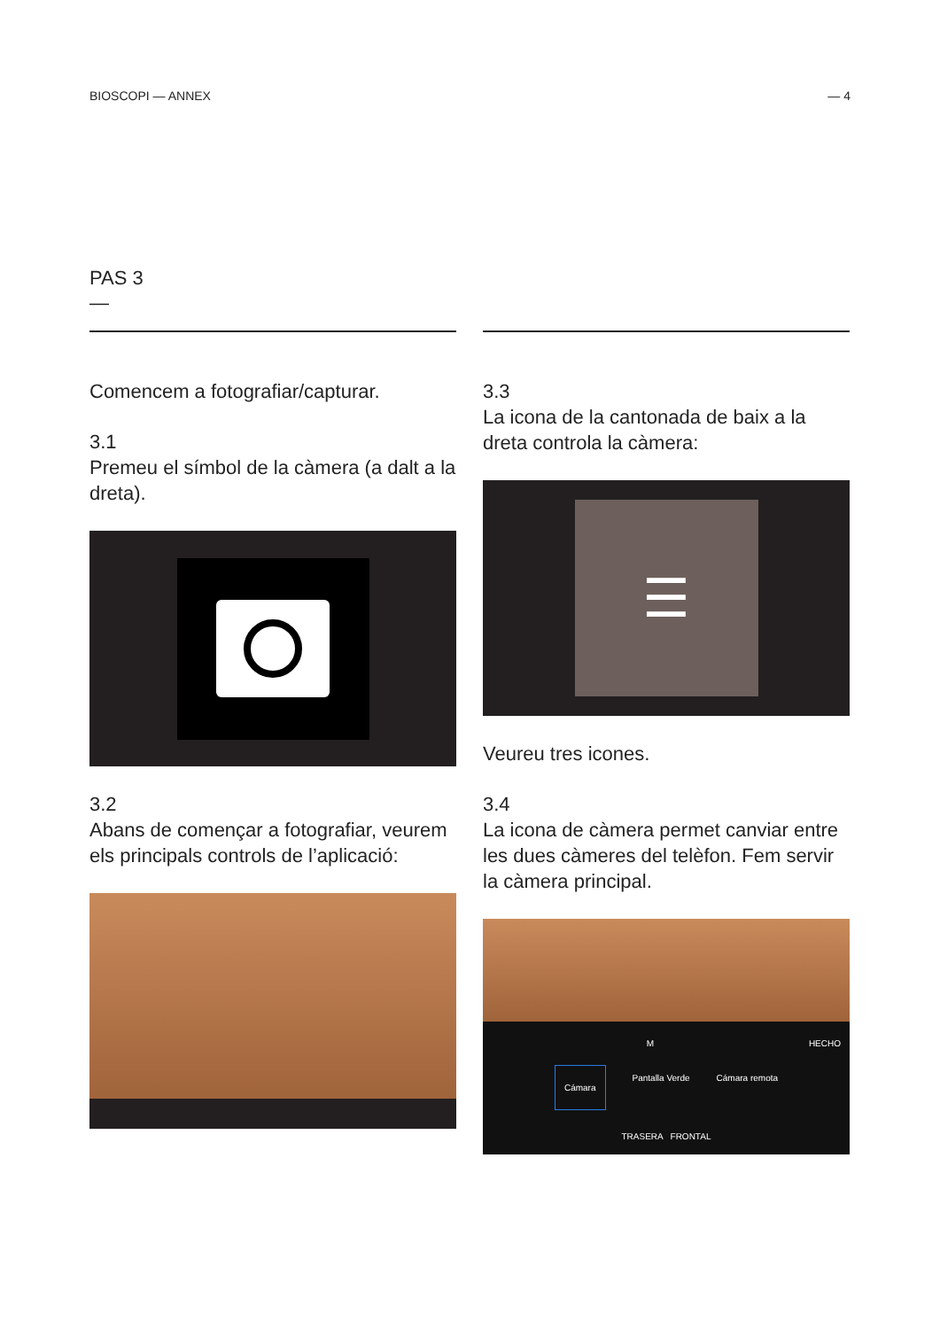BIOSCOPI — ANNEX — 4
PAS 3
—
Comencem a fotografiar/capturar.
3.1
Premeu el símbol de la càmera (a dalt a la dreta).
3.2
Abans de començar a fotografiar, veurem els principals controls de l’aplicació:
3.3
La icona de la cantonada de baix a la dreta controla la càmera:
☰
Veureu tres icones.
3.4
La icona de càmera permet canviar entre les dues càmeres del telèfon. Fem servir la càmera principal.
M HECHO
Cámara Pantalla Verde Cámara remota
TRASERA FRONTAL